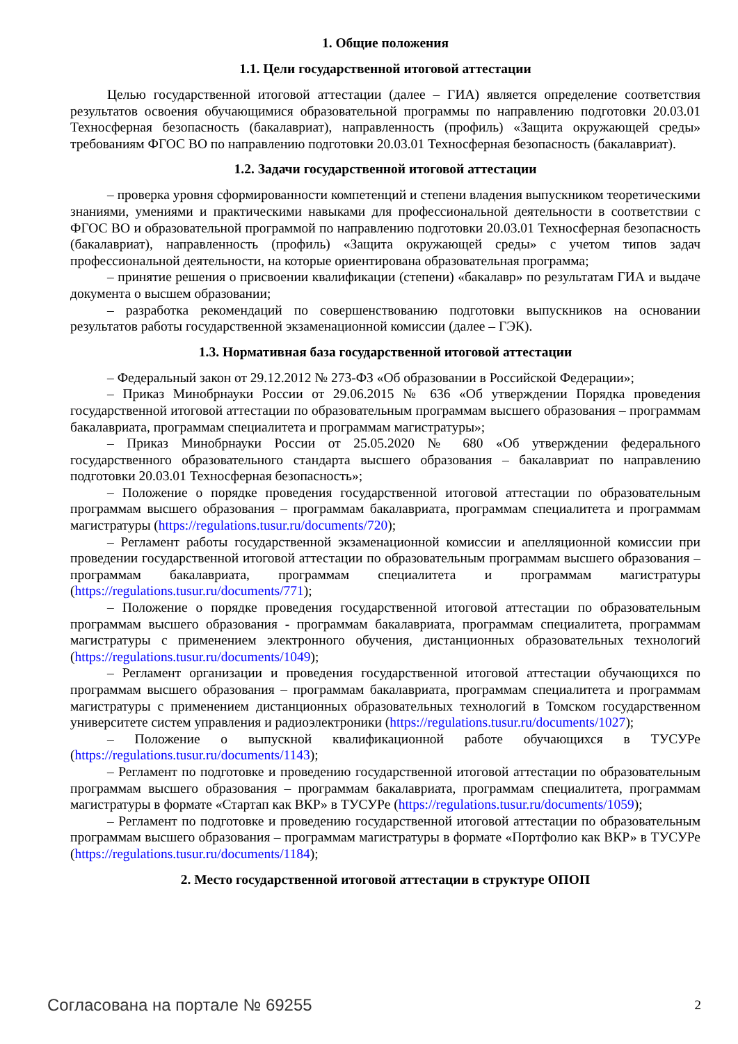1. Общие положения
1.1. Цели государственной итоговой аттестации
Целью государственной итоговой аттестации (далее – ГИА) является определение соответствия результатов освоения обучающимися образовательной программы по направлению подготовки 20.03.01 Техносферная безопасность (бакалавриат), направленность (профиль) «Защита окружающей среды» требованиям ФГОС ВО по направлению подготовки 20.03.01 Техносферная безопасность (бакалавриат).
1.2. Задачи государственной итоговой аттестации
– проверка уровня сформированности компетенций и степени владения выпускником теоретическими знаниями, умениями и практическими навыками для профессиональной деятельности в соответствии с ФГОС ВО и образовательной программой по направлению подготовки 20.03.01 Техносферная безопасность (бакалавриат), направленность (профиль) «Защита окружающей среды» с учетом типов задач профессиональной деятельности, на которые ориентирована образовательная программа;
– принятие решения о присвоении квалификации (степени) «бакалавр» по результатам ГИА и выдаче документа о высшем образовании;
– разработка рекомендаций по совершенствованию подготовки выпускников на основании результатов работы государственной экзаменационной комиссии (далее – ГЭК).
1.3. Нормативная база государственной итоговой аттестации
– Федеральный закон от 29.12.2012 № 273-ФЗ «Об образовании в Российской Федерации»;
– Приказ Минобрнауки России от 29.06.2015 № 636 «Об утверждении Порядка проведения государственной итоговой аттестации по образовательным программам высшего образования – программам бакалавриата, программам специалитета и программам магистратуры»;
– Приказ Минобрнауки России от 25.05.2020 № 680 «Об утверждении федерального государственного образовательного стандарта высшего образования – бакалавриат по направлению подготовки 20.03.01 Техносферная безопасность»;
– Положение о порядке проведения государственной итоговой аттестации по образовательным программам высшего образования – программам бакалавриата, программам специалитета и программам магистратуры (https://regulations.tusur.ru/documents/720);
– Регламент работы государственной экзаменационной комиссии и апелляционной комиссии при проведении государственной итоговой аттестации по образовательным программам высшего образования – программам бакалавриата, программам специалитета и программам магистратуры (https://regulations.tusur.ru/documents/771);
– Положение о порядке проведения государственной итоговой аттестации по образовательным программам высшего образования - программам бакалавриата, программам специалитета, программам магистратуры с применением электронного обучения, дистанционных образовательных технологий (https://regulations.tusur.ru/documents/1049);
– Регламент организации и проведения государственной итоговой аттестации обучающихся по программам высшего образования – программам бакалавриата, программам специалитета и программам магистратуры с применением дистанционных образовательных технологий в Томском государственном университете систем управления и радиоэлектроники (https://regulations.tusur.ru/documents/1027);
– Положение о выпускной квалификационной работе обучающихся в ТУСУРе (https://regulations.tusur.ru/documents/1143);
– Регламент по подготовке и проведению государственной итоговой аттестации по образовательным программам высшего образования – программам бакалавриата, программам специалитета, программам магистратуры в формате «Стартап как ВКР» в ТУСУРе (https://regulations.tusur.ru/documents/1059);
– Регламент по подготовке и проведению государственной итоговой аттестации по образовательным программам высшего образования – программам магистратуры в формате «Портфолио как ВКР» в ТУСУРе (https://regulations.tusur.ru/documents/1184);
2. Место государственной итоговой аттестации в структуре ОПОП
Согласована на портале № 69255 2